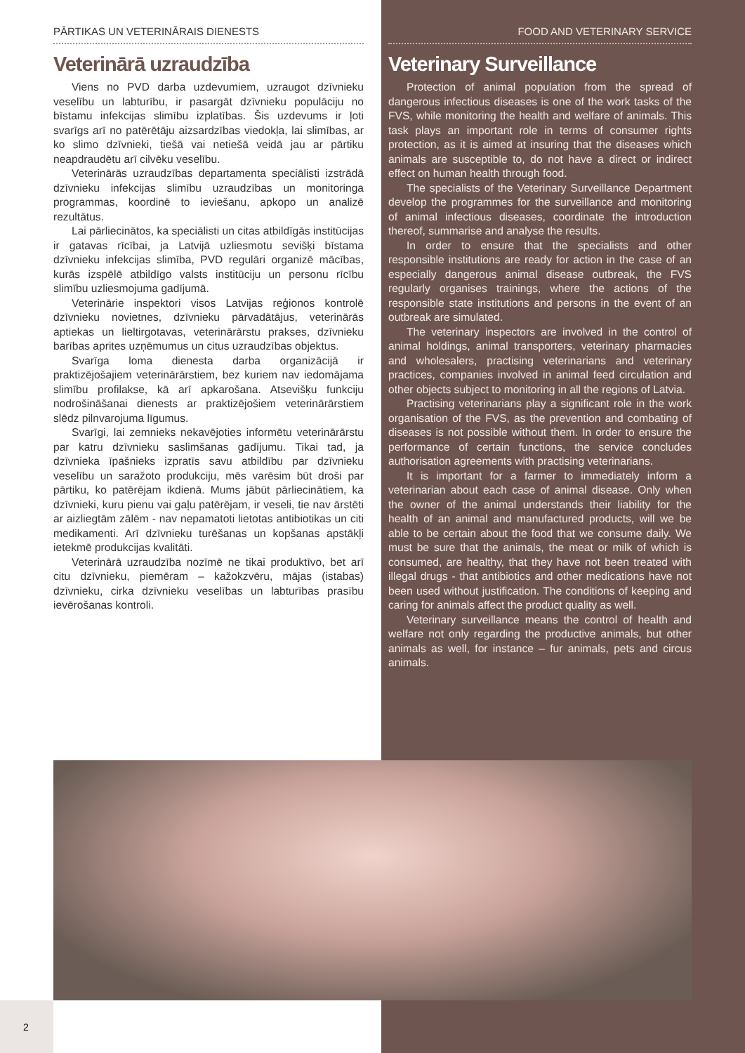PĀRTIKAS UN VETERINĀRAIS DIENESTS
Veterinārā uzraudzība
Viens no PVD darba uzdevumiem, uzraugot dzīvnieku veselību un labturību, ir pasargāt dzīvnieku populāciju no bīstamu infekcijas slimību izplatības. Šis uzdevums ir ļoti svarīgs arī no patērētāju aizsardzības viedokļa, lai slimības, ar ko slimo dzīvnieki, tiešā vai netiešā veidā jau ar pārtiku neapdraudētu arī cilvēku veselību.
Veterinārās uzraudzības departamenta speciālisti izstrādā dzīvnieku infekcijas slimību uzraudzības un monitoringa programmas, koordinē to ieviešanu, apkopo un analizē rezultātus.
Lai pārliecinātos, ka speciālisti un citas atbildīgās institūcijas ir gatavas rīcībai, ja Latvijā uzliesmotu sevišķi bīstama dzīvnieku infekcijas slimība, PVD regulāri organizē mācības, kurās izspēlē atbildīgo valsts institūciju un personu rīcību slimību uzliesmojuma gadījumā.
Veterinārie inspektori visos Latvijas reģionos kontrolē dzīvnieku novietnes, dzīvnieku pārvadātājus, veterinārās aptiekas un lieltirgotavas, veterinārārstu prakses, dzīvnieku barības aprites uzņēmumus un citus uzraudzības objektus.
Svarīga loma dienesta darba organizācijā ir praktizējošajiem veterinārārstiem, bez kuriem nav iedomājama slimību profilakse, kā arī apkarošana. Atsevišķu funkciju nodrošināšanai dienests ar praktizējošiem veterinārārstiem slēdz pilnvarojuma līgumus.
Svarīgi, lai zemnieks nekavējoties informētu veterinārārstu par katru dzīvnieku saslimšanas gadījumu. Tikai tad, ja dzīvnieka īpašnieks izpratīs savu atbildību par dzīvnieku veselību un saražoto produkciju, mēs varēsim būt droši par pārtiku, ko patērējam ikdienā. Mums jābūt pārliecinātiem, ka dzīvnieki, kuru pienu vai gaļu patērējam, ir veseli, tie nav ārstēti ar aizliegtām zālēm - nav nepamatoti lietotas antibiotikas un citi medikamenti. Arī dzīvnieku turēšanas un kopšanas apstākļi ietekmē produkcijas kvalitāti.
Veterinārā uzraudzība nozīmē ne tikai produktīvo, bet arī citu dzīvnieku, piemēram – kažokzvēru, mājas (istabas) dzīvnieku, cirka dzīvnieku veselības un labturības prasību ievērošanas kontroli.
FOOD AND VETERINARY SERVICE
Veterinary Surveillance
Protection of animal population from the spread of dangerous infectious diseases is one of the work tasks of the FVS, while monitoring the health and welfare of animals. This task plays an important role in terms of consumer rights protection, as it is aimed at insuring that the diseases which animals are susceptible to, do not have a direct or indirect effect on human health through food.
The specialists of the Veterinary Surveillance Department develop the programmes for the surveillance and monitoring of animal infectious diseases, coordinate the introduction thereof, summarise and analyse the results.
In order to ensure that the specialists and other responsible institutions are ready for action in the case of an especially dangerous animal disease outbreak, the FVS regularly organises trainings, where the actions of the responsible state institutions and persons in the event of an outbreak are simulated.
The veterinary inspectors are involved in the control of animal holdings, animal transporters, veterinary pharmacies and wholesalers, practising veterinarians and veterinary practices, companies involved in animal feed circulation and other objects subject to monitoring in all the regions of Latvia.
Practising veterinarians play a significant role in the work organisation of the FVS, as the prevention and combating of diseases is not possible without them. In order to ensure the performance of certain functions, the service concludes authorisation agreements with practising veterinarians.
It is important for a farmer to immediately inform a veterinarian about each case of animal disease. Only when the owner of the animal understands their liability for the health of an animal and manufactured products, will we be able to be certain about the food that we consume daily. We must be sure that the animals, the meat or milk of which is consumed, are healthy, that they have not been treated with illegal drugs - that antibiotics and other medications have not been used without justification. The conditions of keeping and caring for animals affect the product quality as well.
Veterinary surveillance means the control of health and welfare not only regarding the productive animals, but other animals as well, for instance – fur animals, pets and circus animals.
2